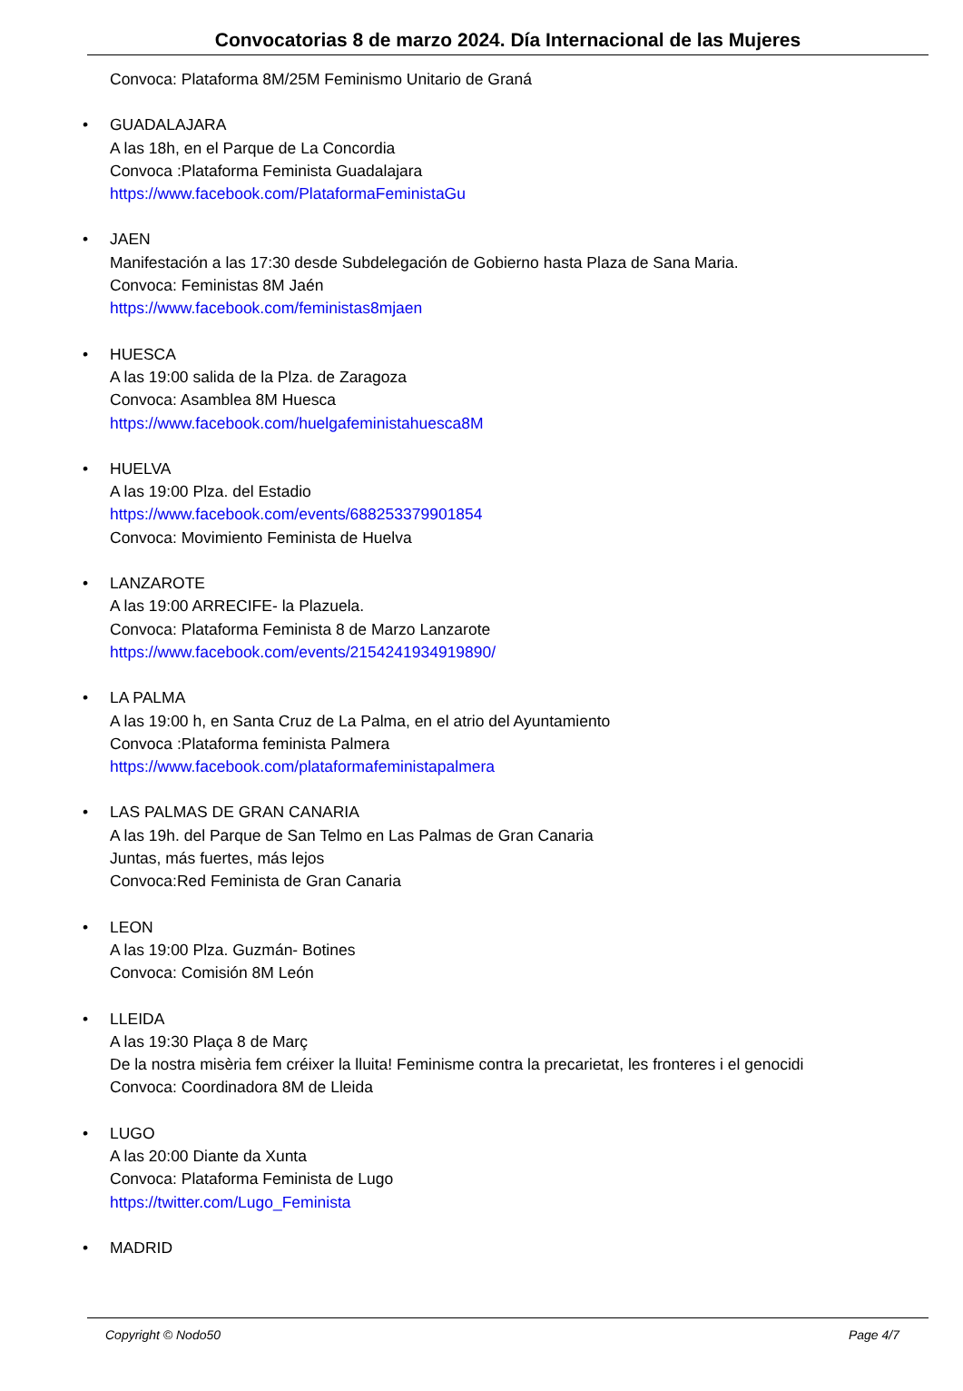Convocatorias 8 de marzo 2024. Día Internacional de las Mujeres
Convoca: Plataforma 8M/25M Feminismo Unitario de Graná
• GUADALAJARA
A las 18h, en el Parque de La Concordia
Convoca :Plataforma Feminista Guadalajara
https://www.facebook.com/PlataformaFeministaGu
• JAEN
Manifestación a las 17:30 desde Subdelegación de Gobierno hasta Plaza de Sana Maria.
Convoca: Feministas 8M Jaén
https://www.facebook.com/feministas8mjaen
• HUESCA
A las 19:00 salida de la Plza. de Zaragoza
Convoca: Asamblea 8M Huesca
https://www.facebook.com/huelgafeministahuesca8M
• HUELVA
A las 19:00 Plza. del Estadio
https://www.facebook.com/events/688253379901854
Convoca: Movimiento Feminista de Huelva
• LANZAROTE
A las 19:00 ARRECIFE- la Plazuela.
Convoca: Plataforma Feminista 8 de Marzo Lanzarote
https://www.facebook.com/events/2154241934919890/
• LA PALMA
A las 19:00 h, en Santa Cruz de La Palma, en el atrio del Ayuntamiento
Convoca :Plataforma feminista Palmera
https://www.facebook.com/plataformafeministapalmera
• LAS PALMAS DE GRAN CANARIA
A las 19h. del Parque de San Telmo en Las Palmas de Gran Canaria
Juntas, más fuertes, más lejos
Convoca:Red Feminista de Gran Canaria
• LEON
A las 19:00 Plza. Guzmán- Botines
Convoca: Comisión 8M León
• LLEIDA
A las 19:30 Plaça 8 de Març
De la nostra misèria fem créixer la lluita! Feminisme contra la precarietat, les fronteres i el genocidi
Convoca: Coordinadora 8M de Lleida
• LUGO
A las 20:00 Diante da Xunta
Convoca: Plataforma Feminista de Lugo
https://twitter.com/Lugo_Feminista
• MADRID
Copyright © Nodo50 Page 4/7